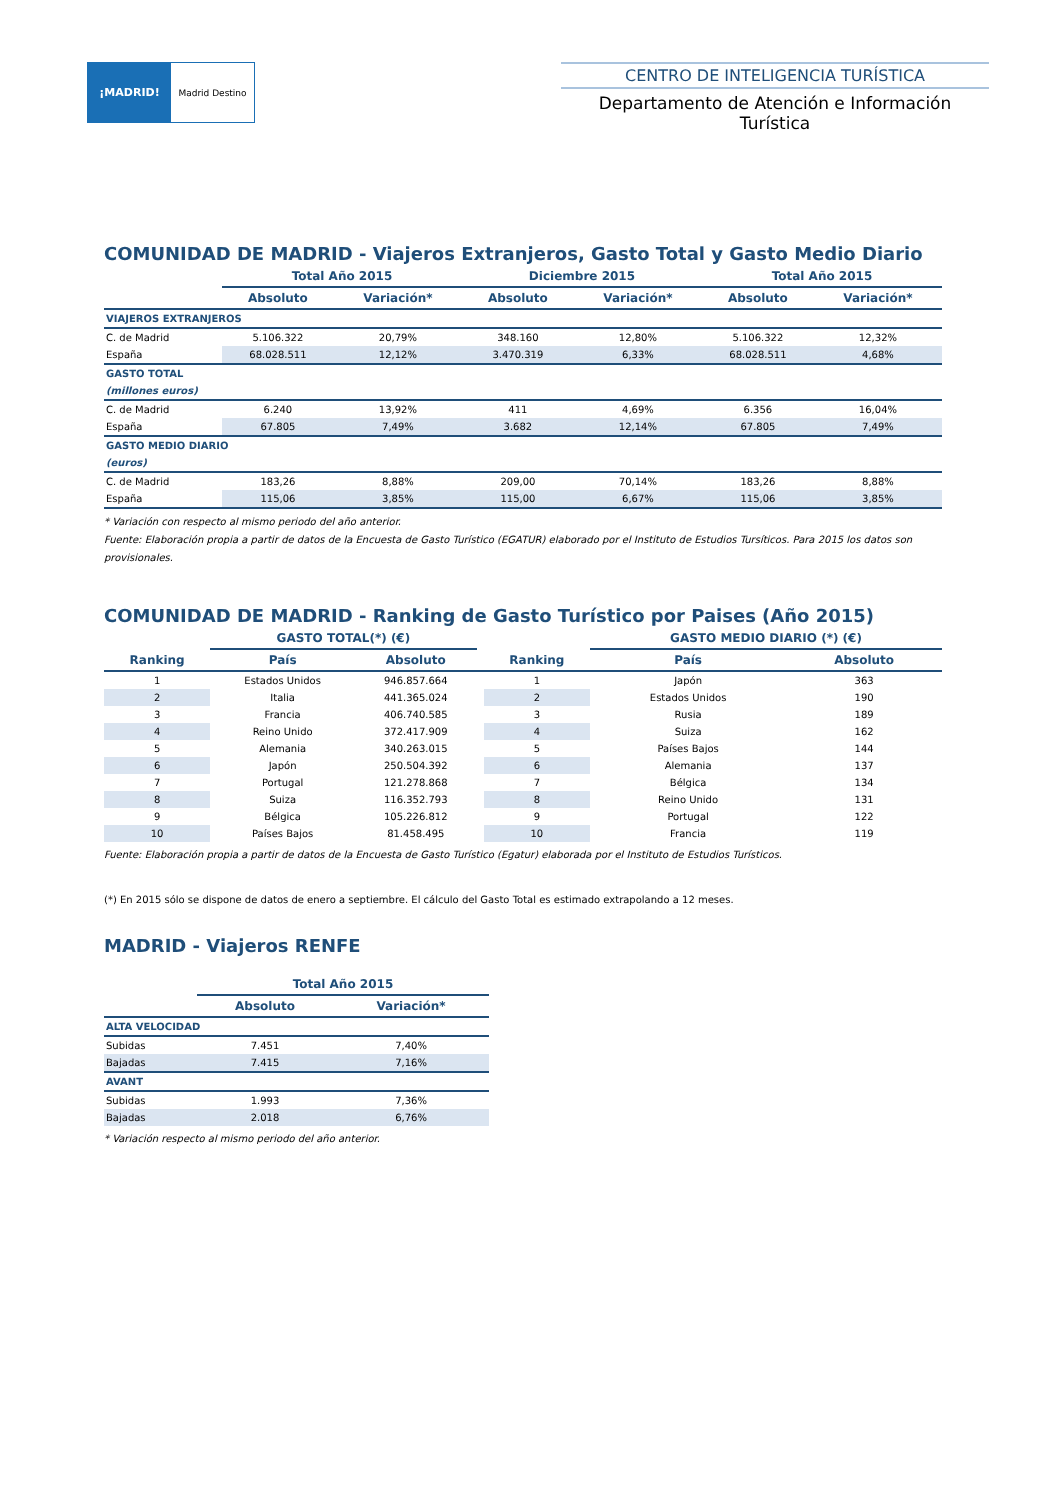¡MADRID! Madrid Destino
CENTRO DE INTELIGENCIA TURÍSTICA
Departamento de Atención e Información Turística
COMUNIDAD DE MADRID - Viajeros Extranjeros, Gasto Total y Gasto Medio Diario
| | Total Año 2015 | | Diciembre 2015 | | Total Año 2015 | |
| --- | --- | --- | --- | --- | --- | --- |
| | Absoluto | Variación* | Absoluto | Variación* | Absoluto | Variación* |
| VIAJEROS EXTRANJEROS | | | | | | |
| C. de Madrid | 5.106.322 | 20,79% | 348.160 | 12,80% | 5.106.322 | 12,32% |
| España | 68.028.511 | 12,12% | 3.470.319 | 6,33% | 68.028.511 | 4,68% |
| GASTO TOTAL | | | | | | |
| (millones euros) | | | | | | |
| C. de Madrid | 6.240 | 13,92% | 411 | 4,69% | 6.356 | 16,04% |
| España | 67.805 | 7,49% | 3.682 | 12,14% | 67.805 | 7,49% |
| GASTO MEDIO DIARIO | | | | | | |
| (euros) | | | | | | |
| C. de Madrid | 183,26 | 8,88% | 209,00 | 70,14% | 183,26 | 8,88% |
| España | 115,06 | 3,85% | 115,00 | 6,67% | 115,06 | 3,85% |
* Variación con respecto al mismo periodo del año anterior.
Fuente: Elaboración propia a partir de datos de la Encuesta de Gasto Turístico (EGATUR) elaborado por el Instituto de Estudios Tursíticos. Para 2015 los datos son provisionales.
COMUNIDAD DE MADRID - Ranking de Gasto Turístico por Paises (Año 2015)
| | GASTO TOTAL(*) (€) | | | | GASTO MEDIO DIARIO (*) (€) | |
| --- | --- | --- | --- | --- | --- | --- |
| Ranking | País | Absoluto | | Ranking | País | Absoluto |
| 1 | Estados Unidos | 946.857.664 | | 1 | Japón | 363 |
| 2 | Italia | 441.365.024 | | 2 | Estados Unidos | 190 |
| 3 | Francia | 406.740.585 | | 3 | Rusia | 189 |
| 4 | Reino Unido | 372.417.909 | | 4 | Suiza | 162 |
| 5 | Alemania | 340.263.015 | | 5 | Países Bajos | 144 |
| 6 | Japón | 250.504.392 | | 6 | Alemania | 137 |
| 7 | Portugal | 121.278.868 | | 7 | Bélgica | 134 |
| 8 | Suiza | 116.352.793 | | 8 | Reino Unido | 131 |
| 9 | Bélgica | 105.226.812 | | 9 | Portugal | 122 |
| 10 | Países Bajos | 81.458.495 | | 10 | Francia | 119 |
Fuente: Elaboración propia a partir de datos de la Encuesta de Gasto Turístico (Egatur) elaborada por el Instituto de Estudios Turísticos.
(*) En 2015 sólo se dispone de datos de enero a septiembre. El cálculo del Gasto Total es estimado extrapolando a 12 meses.
MADRID - Viajeros RENFE
| | Total Año 2015 | |
| --- | --- | --- |
| | Absoluto | Variación* |
| ALTA VELOCIDAD | | |
| Subidas | 7.451 | 7,40% |
| Bajadas | 7.415 | 7,16% |
| AVANT | | |
| Subidas | 1.993 | 7,36% |
| Bajadas | 2.018 | 6,76% |
* Variación respecto al mismo periodo del año anterior.